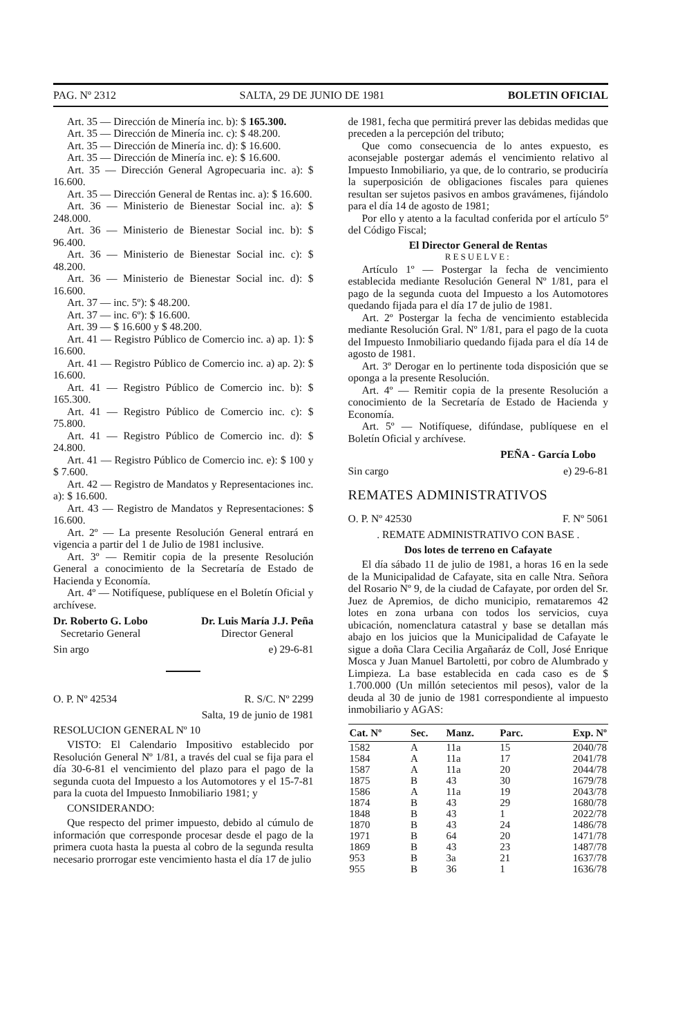PAG. Nº 2312 SALTA, 29 DE JUNIO DE 1981 BOLETIN OFICIAL
Art. 35 — Dirección de Minería inc. b): $ 165.300.
Art. 35 — Dirección de Minería inc. c): $ 48.200.
Art. 35 — Dirección de Minería inc. d): $ 16.600.
Art. 35 — Dirección de Minería inc. e): $ 16.600.
Art. 35 — Dirección General Agropecuaria inc. a): $ 16.600.
Art. 35 — Dirección General de Rentas inc. a): $ 16.600.
Art. 36 — Ministerio de Bienestar Social inc. a): $ 248.000.
Art. 36 — Ministerio de Bienestar Social inc. b): $ 96.400.
Art. 36 — Ministerio de Bienestar Social inc. c): $ 48.200.
Art. 36 — Ministerio de Bienestar Social inc. d): $ 16.600.
Art. 37 — inc. 5º): $ 48.200.
Art. 37 — inc. 6º): $ 16.600.
Art. 39 — $ 16.600 y $ 48.200.
Art. 41 — Registro Público de Comercio inc. a) ap. 1): $ 16.600.
Art. 41 — Registro Público de Comercio inc. a) ap. 2): $ 16.600.
Art. 41 — Registro Público de Comercio inc. b): $ 165.300.
Art. 41 — Registro Público de Comercio inc. c): $ 75.800.
Art. 41 — Registro Público de Comercio inc. d): $ 24.800.
Art. 41 — Registro Público de Comercio inc. e): $ 100 y $ 7.600.
Art. 42 — Registro de Mandatos y Representaciones inc. a): $ 16.600.
Art. 43 — Registro de Mandatos y Representaciones: $ 16.600.
Art. 2º — La presente Resolución General entrará en vigencia a partir del 1 de Julio de 1981 inclusive.
Art. 3º — Remitir copia de la presente Resolución General a conocimiento de la Secretaría de Estado de Hacienda y Economía.
Art. 4º — Notifíquese, publíquese en el Boletín Oficial y archívese.
Dr. Roberto G. Lobo
Secretario General
Dr. Luis María J.J. Peña
Director General
Sin argo e) 29-6-81
O. P. Nº 42534 R. S/C. Nº 2299
Salta, 19 de junio de 1981
RESOLUCION GENERAL Nº 10
VISTO: El Calendario Impositivo establecido por Resolución General Nº 1/81, a través del cual se fija para el día 30-6-81 el vencimiento del plazo para el pago de la segunda cuota del Impuesto a los Automotores y el 15-7-81 para la cuota del Impuesto Inmobiliario 1981; y
CONSIDERANDO:
Que respecto del primer impuesto, debido al cúmulo de información que corresponde procesar desde el pago de la primera cuota hasta la puesta al cobro de la segunda resulta necesario prorrogar este vencimiento hasta el día 17 de julio
de 1981, fecha que permitirá prever las debidas medidas que preceden a la percepción del tributo;
Que como consecuencia de lo antes expuesto, es aconsejable postergar además el vencimiento relativo al Impuesto Inmobiliario, ya que, de lo contrario, se produciría la superposición de obligaciones fiscales para quienes resultan ser sujetos pasivos en ambos gravámenes, fijándolo para el día 14 de agosto de 1981;
Por ello y atento a la facultad conferida por el artículo 5º del Código Fiscal;
El Director General de Rentas
RESUELVE:
Artículo 1º — Postergar la fecha de vencimiento establecida mediante Resolución General Nº 1/81, para el pago de la segunda cuota del Impuesto a los Automotores quedando fijada para el día 17 de julio de 1981.
Art. 2º Postergar la fecha de vencimiento establecida mediante Resolución Gral. Nº 1/81, para el pago de la cuota del Impuesto Inmobiliario quedando fijada para el día 14 de agosto de 1981.
Art. 3º Derogar en lo pertinente toda disposición que se oponga a la presente Resolución.
Art. 4º — Remitir copia de la presente Resolución a conocimiento de la Secretaría de Estado de Hacienda y Economía.
Art. 5º — Notifíquese, difúndase, publíquese en el Boletín Oficial y archívese.
PEÑA - García Lobo
Sin cargo e) 29-6-81
REMATES ADMINISTRATIVOS
O. P. Nº 42530 F. Nº 5061
. REMATE ADMINISTRATIVO CON BASE .
Dos lotes de terreno en Cafayate
El día sábado 11 de julio de 1981, a horas 16 en la sede de la Municipalidad de Cafayate, sita en calle Ntra. Señora del Rosario Nº 9, de la ciudad de Cafayate, por orden del Sr. Juez de Apremios, de dicho municipio, remataremos 42 lotes en zona urbana con todos los servicios, cuya ubicación, nomenclatura catastral y base se detallan más abajo en los juicios que la Municipalidad de Cafayate le sigue a doña Clara Cecilia Argañaráz de Coll, José Enrique Mosca y Juan Manuel Bartoletti, por cobro de Alumbrado y Limpieza. La base establecida en cada caso es de $ 1.700.000 (Un millón setecientos mil pesos), valor de la deuda al 30 de junio de 1981 correspondiente al impuesto inmobiliario y AGAS:
| Cat. Nº | Sec. | Manz. | Parc. | Exp. Nº |
| --- | --- | --- | --- | --- |
| 1582 | A | 11a | 15 | 2040/78 |
| 1584 | A | 11a | 17 | 2041/78 |
| 1587 | A | 11a | 20 | 2044/78 |
| 1875 | B | 43 | 30 | 1679/78 |
| 1586 | A | 11a | 19 | 2043/78 |
| 1874 | B | 43 | 29 | 1680/78 |
| 1848 | B | 43 | 1 | 2022/78 |
| 1870 | B | 43 | 24 | 1486/78 |
| 1971 | B | 64 | 20 | 1471/78 |
| 1869 | B | 43 | 23 | 1487/78 |
| 953 | B | 3a | 21 | 1637/78 |
| 955 | B | 36 | 1 | 1636/78 |